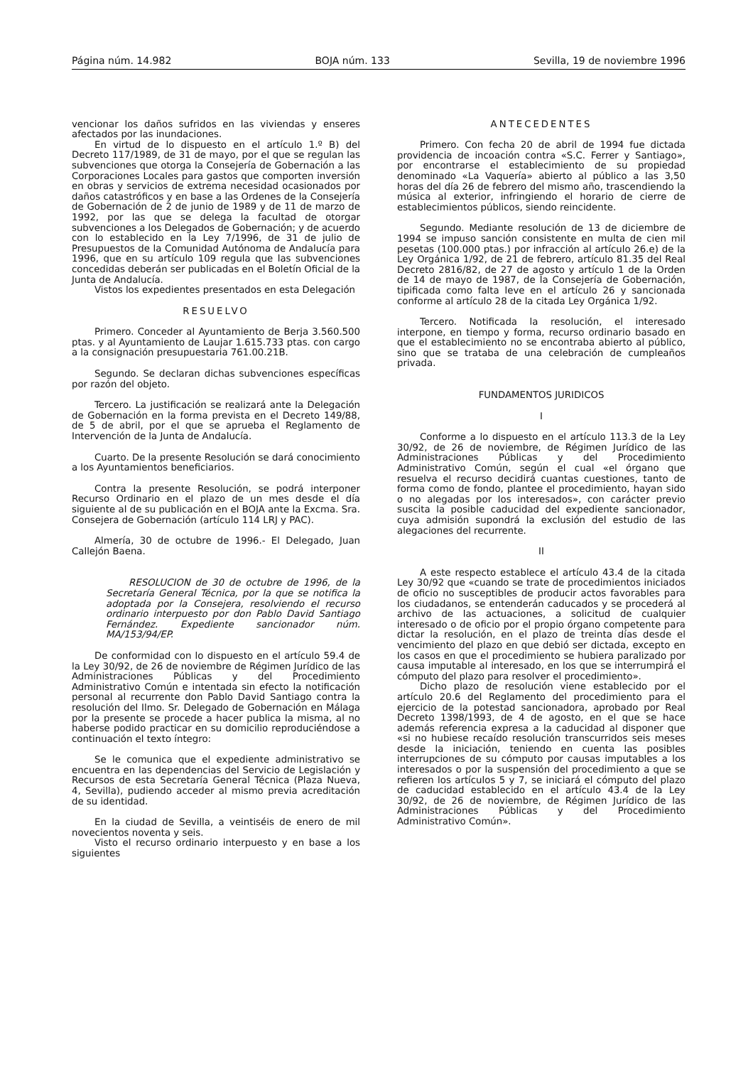Página núm. 14.982 BOJA núm. 133 Sevilla, 19 de noviembre 1996
vencionar los daños sufridos en las viviendas y enseres afectados por las inundaciones.
En virtud de lo dispuesto en el artículo 1.º B) del Decreto 117/1989, de 31 de mayo, por el que se regulan las subvenciones que otorga la Consejería de Gobernación a las Corporaciones Locales para gastos que comporten inversión en obras y servicios de extrema necesidad ocasionados por daños catastróficos y en base a las Ordenes de la Consejería de Gobernación de 2 de junio de 1989 y de 11 de marzo de 1992, por las que se delega la facultad de otorgar subvenciones a los Delegados de Gobernación; y de acuerdo con lo establecido en la Ley 7/1996, de 31 de julio de Presupuestos de la Comunidad Autónoma de Andalucía para 1996, que en su artículo 109 regula que las subvenciones concedidas deberán ser publicadas en el Boletín Oficial de la Junta de Andalucía.
Vistos los expedientes presentados en esta Delegación
RESUELVO
Primero. Conceder al Ayuntamiento de Berja 3.560.500 ptas. y al Ayuntamiento de Laujar 1.615.733 ptas. con cargo a la consignación presupuestaria 761.00.21B.
Segundo. Se declaran dichas subvenciones específicas por razón del objeto.
Tercero. La justificación se realizará ante la Delegación de Gobernación en la forma prevista en el Decreto 149/88, de 5 de abril, por el que se aprueba el Reglamento de Intervención de la Junta de Andalucía.
Cuarto. De la presente Resolución se dará conocimiento a los Ayuntamientos beneficiarios.
Contra la presente Resolución, se podrá interponer Recurso Ordinario en el plazo de un mes desde el día siguiente al de su publicación en el BOJA ante la Excma. Sra. Consejera de Gobernación (artículo 114 LRJ y PAC).
Almería, 30 de octubre de 1996.- El Delegado, Juan Callejón Baena.
RESOLUCION de 30 de octubre de 1996, de la Secretaría General Técnica, por la que se notifica la adoptada por la Consejera, resolviendo el recurso ordinario interpuesto por don Pablo David Santiago Fernández. Expediente sancionador núm. MA/153/94/EP.
De conformidad con lo dispuesto en el artículo 59.4 de la Ley 30/92, de 26 de noviembre de Régimen Jurídico de las Administraciones Públicas y del Procedimiento Administrativo Común e intentada sin efecto la notificación personal al recurrente don Pablo David Santiago contra la resolución del Ilmo. Sr. Delegado de Gobernación en Málaga por la presente se procede a hacer publica la misma, al no haberse podido practicar en su domicilio reproduciéndose a continuación el texto íntegro:
Se le comunica que el expediente administrativo se encuentra en las dependencias del Servicio de Legislación y Recursos de esta Secretaría General Técnica (Plaza Nueva, 4, Sevilla), pudiendo acceder al mismo previa acreditación de su identidad.
En la ciudad de Sevilla, a veintiséis de enero de mil novecientos noventa y seis.
Visto el recurso ordinario interpuesto y en base a los siguientes
ANTECEDENTES
Primero. Con fecha 20 de abril de 1994 fue dictada providencia de incoación contra «S.C. Ferrer y Santiago», por encontrarse el establecimiento de su propiedad denominado «La Vaquería» abierto al público a las 3,50 horas del día 26 de febrero del mismo año, trascendiendo la música al exterior, infringiendo el horario de cierre de establecimientos públicos, siendo reincidente.
Segundo. Mediante resolución de 13 de diciembre de 1994 se impuso sanción consistente en multa de cien mil pesetas (100.000 ptas.) por infracción al artículo 26.e) de la Ley Orgánica 1/92, de 21 de febrero, artículo 81.35 del Real Decreto 2816/82, de 27 de agosto y artículo 1 de la Orden de 14 de mayo de 1987, de la Consejería de Gobernación, tipificada como falta leve en el artículo 26 y sancionada conforme al artículo 28 de la citada Ley Orgánica 1/92.
Tercero. Notificada la resolución, el interesado interpone, en tiempo y forma, recurso ordinario basado en que el establecimiento no se encontraba abierto al público, sino que se trataba de una celebración de cumpleaños privada.
FUNDAMENTOS JURIDICOS
I
Conforme a lo dispuesto en el artículo 113.3 de la Ley 30/92, de 26 de noviembre, de Régimen Jurídico de las Administraciones Públicas y del Procedimiento Administrativo Común, según el cual «el órgano que resuelva el recurso decidirá cuantas cuestiones, tanto de forma como de fondo, plantee el procedimiento, hayan sido o no alegadas por los interesados», con carácter previo suscita la posible caducidad del expediente sancionador, cuya admisión supondrá la exclusión del estudio de las alegaciones del recurrente.
II
A este respecto establece el artículo 43.4 de la citada Ley 30/92 que «cuando se trate de procedimientos iniciados de oficio no susceptibles de producir actos favorables para los ciudadanos, se entenderán caducados y se procederá al archivo de las actuaciones, a solicitud de cualquier interesado o de oficio por el propio órgano competente para dictar la resolución, en el plazo de treinta días desde el vencimiento del plazo en que debió ser dictada, excepto en los casos en que el procedimiento se hubiera paralizado por causa imputable al interesado, en los que se interrumpirá el cómputo del plazo para resolver el procedimiento».
Dicho plazo de resolución viene establecido por el artículo 20.6 del Reglamento del procedimiento para el ejercicio de la potestad sancionadora, aprobado por Real Decreto 1398/1993, de 4 de agosto, en el que se hace además referencia expresa a la caducidad al disponer que «si no hubiese recaído resolución transcurridos seis meses desde la iniciación, teniendo en cuenta las posibles interrupciones de su cómputo por causas imputables a los interesados o por la suspensión del procedimiento a que se refieren los artículos 5 y 7, se iniciará el cómputo del plazo de caducidad establecido en el artículo 43.4 de la Ley 30/92, de 26 de noviembre, de Régimen Jurídico de las Administraciones Públicas y del Procedimiento Administrativo Común».